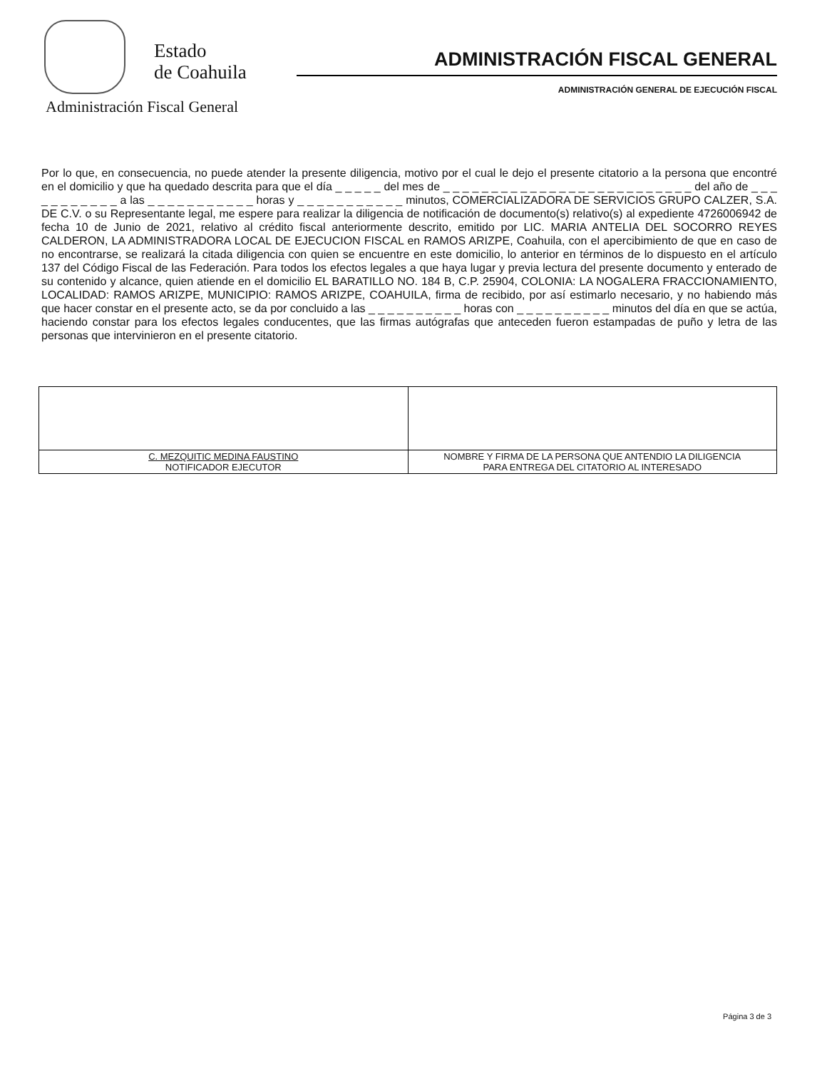Estado
de Coahuila
ADMINISTRACIÓN FISCAL GENERAL
ADMINISTRACIÓN GENERAL DE EJECUCIÓN FISCAL
Administración Fiscal General
Por lo que, en consecuencia, no puede atender la presente diligencia, motivo por el cual le dejo el presente citatorio a la persona que encontré en el domicilio y que ha quedado descrita para que el día _ _ _ _ _ del mes de _ _ _ _ _ _ _ _ _ _ _ _ _ _ _ _ _ _ _ _ _ _ _ _ _ _ del año de _ _ _ _ _ _ _ _ _ _ _ a las _ _ _ _ _ _ _ _ _ _ _ horas y _ _ _ _ _ _ _ _ _ _ _ minutos, COMERCIALIZADORA DE SERVICIOS GRUPO CALZER, S.A. DE C.V. o su Representante legal, me espere para realizar la diligencia de notificación de documento(s) relativo(s) al expediente 4726006942 de fecha 10 de Junio de 2021, relativo al crédito fiscal anteriormente descrito, emitido por LIC. MARIA ANTELIA DEL SOCORRO REYES CALDERON, LA ADMINISTRADORA LOCAL DE EJECUCION FISCAL en RAMOS ARIZPE, Coahuila, con el apercibimiento de que en caso de no encontrarse, se realizará la citada diligencia con quien se encuentre en este domicilio, lo anterior en términos de lo dispuesto en el artículo 137 del Código Fiscal de las Federación. Para todos los efectos legales a que haya lugar y previa lectura del presente documento y enterado de su contenido y alcance, quien atiende en el domicilio EL BARATILLO NO. 184 B, C.P. 25904, COLONIA: LA NOGALERA FRACCIONAMIENTO, LOCALIDAD: RAMOS ARIZPE, MUNICIPIO: RAMOS ARIZPE, COAHUILA, firma de recibido, por así estimarlo necesario, y no habiendo más que hacer constar en el presente acto, se da por concluido a las _ _ _ _ _ _ _ _ _ _ horas con _ _ _ _ _ _ _ _ _ _ minutos del día en que se actúa, haciendo constar para los efectos legales conducentes, que las firmas autógrafas que anteceden fueron estampadas de puño y letra de las personas que intervinieron en el presente citatorio.
| C. MEZQUITIC MEDINA FAUSTINO NOTIFICADOR EJECUTOR | NOMBRE Y FIRMA DE LA PERSONA QUE ANTENDIO LA DILIGENCIA PARA ENTREGA DEL CITATORIO AL INTERESADO |
Página 3 de 3